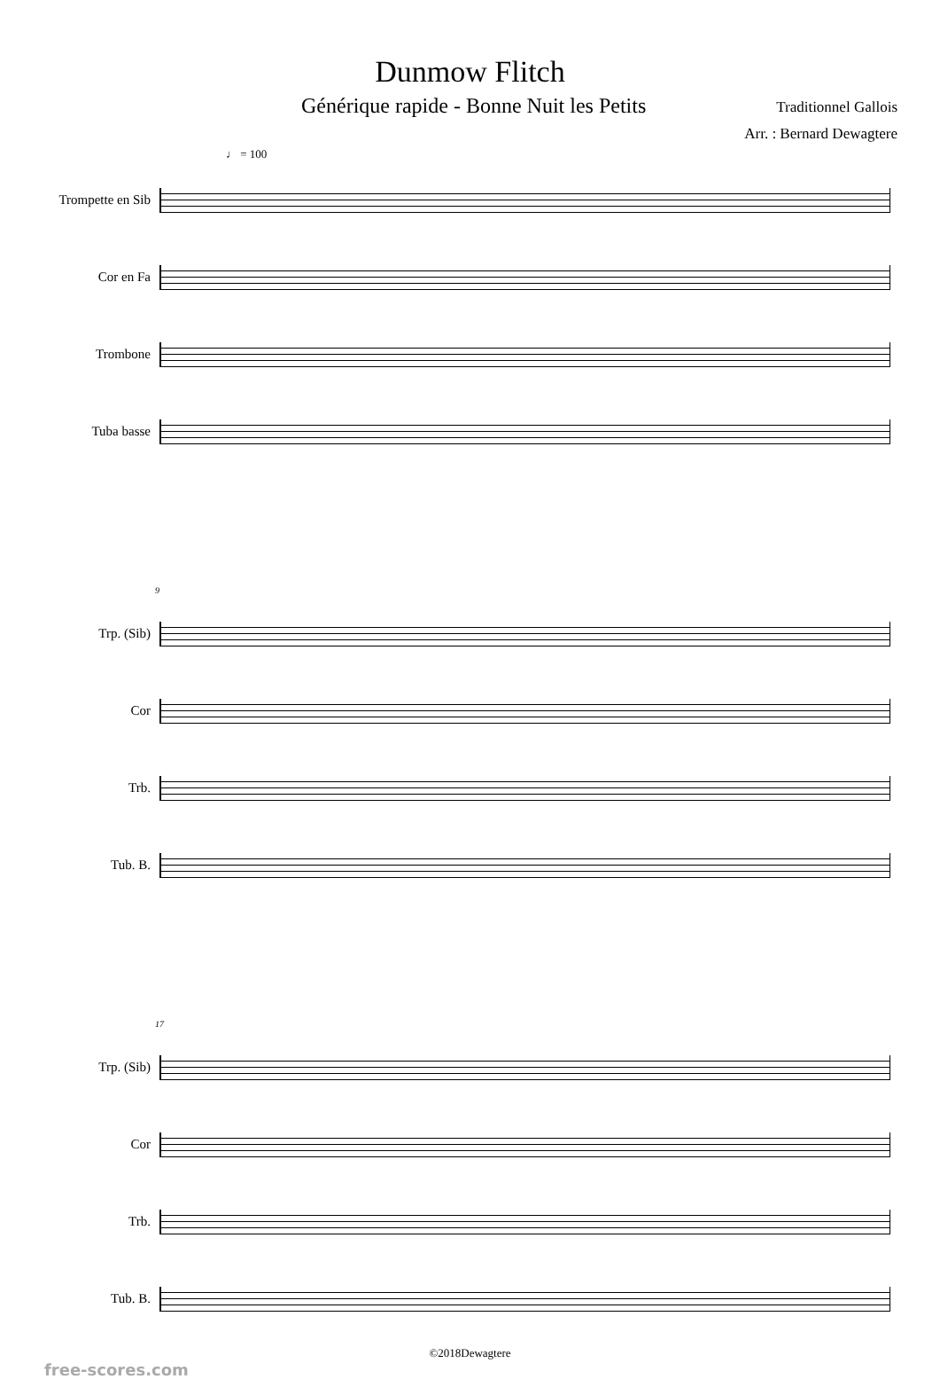Dunmow Flitch
Générique rapide - Bonne Nuit les Petits
Traditionnel Gallois
Arr. : Bernard Dewagtere
♩ = 100
Trompette en Sib
Cor en Fa
Trombone
Tuba basse
9
Trp. (Sib)
Cor
Trb.
Tub. B.
17
Trp. (Sib)
Cor
Trb.
Tub. B.
©2018Dewagtere
free-scores.com